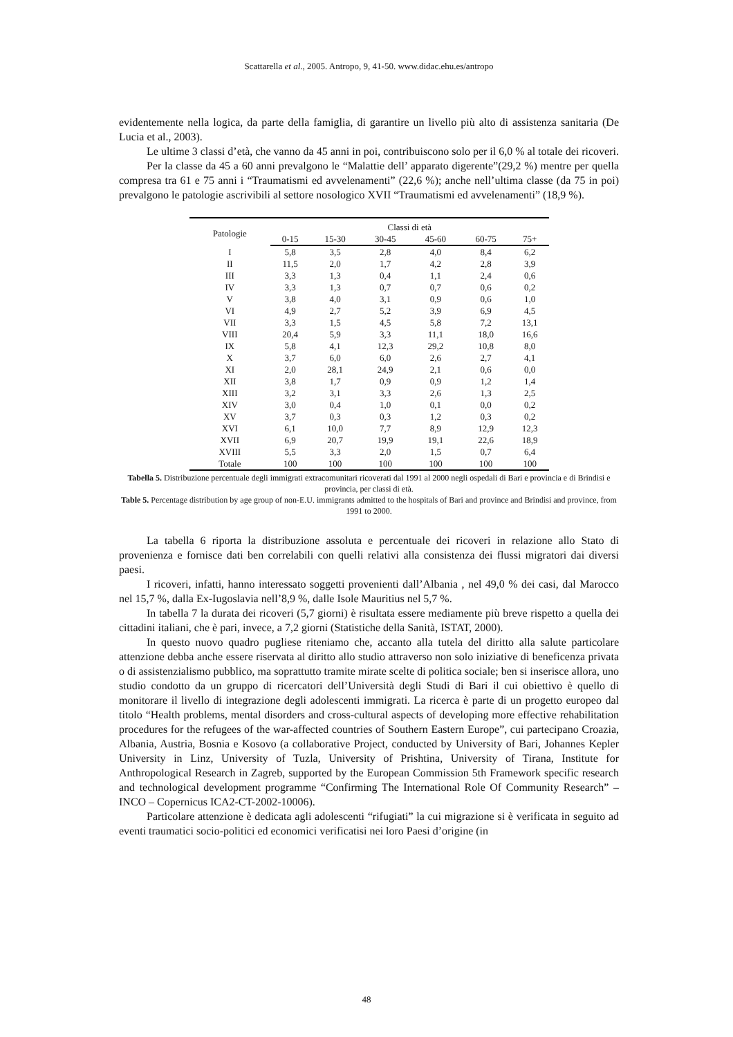Scattarella et al., 2005. Antropo, 9, 41-50. www.didac.ehu.es/antropo
evidentemente nella logica, da parte della famiglia, di garantire un livello più alto di assistenza sanitaria (De Lucia et al., 2003).
Le ultime 3 classi d’età, che vanno da 45 anni in poi, contribuiscono solo per il 6,0 % al totale dei ricoveri.
Per la classe da 45 a 60 anni prevalgono le “Malattie dell’ apparato digerente”(29,2 %) mentre per quella compresa tra 61 e 75 anni i “Traumatismi ed avvelenamenti” (22,6 %); anche nell’ultima classe (da 75 in poi) prevalgono le patologie ascrivibili al settore nosologico XVII “Traumatismi ed avvelenamenti” (18,9 %).
| Patologie | Classi di età | | | | | |
| --- | --- | --- | --- | --- | --- | --- |
| | 0-15 | 15-30 | 30-45 | 45-60 | 60-75 | 75+ |
| I | 5,8 | 3,5 | 2,8 | 4,0 | 8,4 | 6,2 |
| II | 11,5 | 2,0 | 1,7 | 4,2 | 2,8 | 3,9 |
| III | 3,3 | 1,3 | 0,4 | 1,1 | 2,4 | 0,6 |
| IV | 3,3 | 1,3 | 0,7 | 0,7 | 0,6 | 0,2 |
| V | 3,8 | 4,0 | 3,1 | 0,9 | 0,6 | 1,0 |
| VI | 4,9 | 2,7 | 5,2 | 3,9 | 6,9 | 4,5 |
| VII | 3,3 | 1,5 | 4,5 | 5,8 | 7,2 | 13,1 |
| VIII | 20,4 | 5,9 | 3,3 | 11,1 | 18,0 | 16,6 |
| IX | 5,8 | 4,1 | 12,3 | 29,2 | 10,8 | 8,0 |
| X | 3,7 | 6,0 | 6,0 | 2,6 | 2,7 | 4,1 |
| XI | 2,0 | 28,1 | 24,9 | 2,1 | 0,6 | 0,0 |
| XII | 3,8 | 1,7 | 0,9 | 0,9 | 1,2 | 1,4 |
| XIII | 3,2 | 3,1 | 3,3 | 2,6 | 1,3 | 2,5 |
| XIV | 3,0 | 0,4 | 1,0 | 0,1 | 0,0 | 0,2 |
| XV | 3,7 | 0,3 | 0,3 | 1,2 | 0,3 | 0,2 |
| XVI | 6,1 | 10,0 | 7,7 | 8,9 | 12,9 | 12,3 |
| XVII | 6,9 | 20,7 | 19,9 | 19,1 | 22,6 | 18,9 |
| XVIII | 5,5 | 3,3 | 2,0 | 1,5 | 0,7 | 6,4 |
| Totale | 100 | 100 | 100 | 100 | 100 | 100 |
Tabella 5. Distribuzione percentuale degli immigrati extracomunitari ricoverati dal 1991 al 2000 negli ospedali di Bari e provincia e di Brindisi e provincia, per classi di età.
Table 5. Percentage distribution by age group of non-E.U. immigrants admitted to the hospitals of Bari and province and Brindisi and province, from 1991 to 2000.
La tabella 6 riporta la distribuzione assoluta e percentuale dei ricoveri in relazione allo Stato di provenienza e fornisce dati ben correlabili con quelli relativi alla consistenza dei flussi migratori dai diversi paesi.
I ricoveri, infatti, hanno interessato soggetti provenienti dall’Albania , nel 49,0 % dei casi, dal Marocco nel 15,7 %, dalla Ex-Iugoslavia nell’8,9 %, dalle Isole Mauritius nel 5,7 %.
In tabella 7 la durata dei ricoveri (5,7 giorni) è risultata essere mediamente più breve rispetto a quella dei cittadini italiani, che è pari, invece, a 7,2 giorni (Statistiche della Sanità, ISTAT, 2000).
In questo nuovo quadro pugliese riteniamo che, accanto alla tutela del diritto alla salute particolare attenzione debba anche essere riservata al diritto allo studio attraverso non solo iniziative di beneficenza privata o di assistenzialismo pubblico, ma soprattutto tramite mirate scelte di politica sociale; ben si inserisce allora, uno studio condotto da un gruppo di ricercatori dell’Università degli Studi di Bari il cui obiettivo è quello di monitorare il livello di integrazione degli adolescenti immigrati. La ricerca è parte di un progetto europeo dal titolo “Health problems, mental disorders and cross-cultural aspects of developing more effective rehabilitation procedures for the refugees of the war-affected countries of Southern Eastern Europe”, cui partecipano Croazia, Albania, Austria, Bosnia e Kosovo (a collaborative Project, conducted by University of Bari, Johannes Kepler University in Linz, University of Tuzla, University of Prishtina, University of Tirana, Institute for Anthropological Research in Zagreb, supported by the European Commission 5th Framework specific research and technological development programme “Confirming The International Role Of Community Research” – INCO – Copernicus ICA2-CT-2002-10006).
Particolare attenzione è dedicata agli adolescenti “rifugiati” la cui migrazione si è verificata in seguito ad eventi traumatici socio-politici ed economici verificatisi nei loro Paesi d’origine (in
48